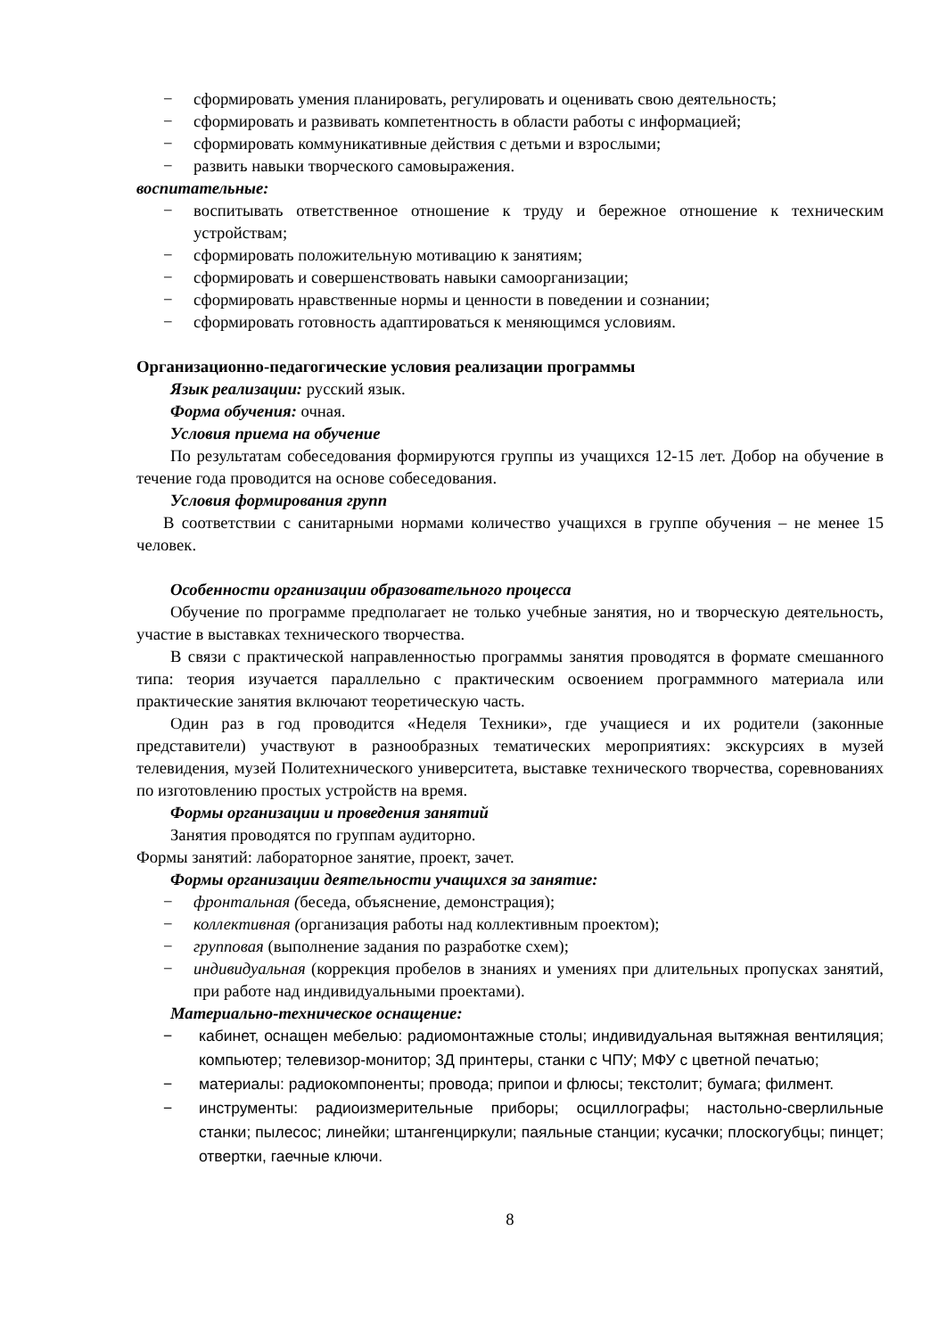− сформировать умения планировать, регулировать и оценивать свою деятельность;
− сформировать и развивать компетентность в области работы с информацией;
− сформировать коммуникативные действия с детьми и взрослыми;
− развить навыки творческого самовыражения.
воспитательные:
− воспитывать ответственное отношение к труду и бережное отношение к техническим устройствам;
− сформировать положительную мотивацию к занятиям;
− сформировать и совершенствовать навыки самоорганизации;
− сформировать нравственные нормы и ценности в поведении и сознании;
− сформировать готовность адаптироваться к меняющимся условиям.
Организационно-педагогические условия реализации программы
Язык реализации: русский язык.
Форма обучения: очная.
Условия приема на обучение
По результатам собеседования формируются группы из учащихся 12-15 лет. Добор на обучение в течение года проводится на основе собеседования.
Условия формирования групп
В соответствии с санитарными нормами количество учащихся в группе обучения – не менее 15 человек.
Особенности организации образовательного процесса
Обучение по программе предполагает не только учебные занятия, но и творческую деятельность, участие в выставках технического творчества.
В связи с практической направленностью программы занятия проводятся в формате смешанного типа: теория изучается параллельно с практическим освоением программного материала или практические занятия включают теоретическую часть.
Один раз в год проводится «Неделя Техники», где учащиеся и их родители (законные представители) участвуют в разнообразных тематических мероприятиях: экскурсиях в музей телевидения, музей Политехнического университета, выставке технического творчества, соревнованиях по изготовлению простых устройств на время.
Формы организации и проведения занятий
Занятия проводятся по группам аудиторно.
Формы занятий: лабораторное занятие, проект, зачет.
Формы организации деятельности учащихся за занятие:
− фронтальная (беседа, объяснение, демонстрация);
− коллективная (организация работы над коллективным проектом);
− групповая (выполнение задания по разработке схем);
− индивидуальная (коррекция пробелов в знаниях и умениях при длительных пропусках занятий, при работе над индивидуальными проектами).
Материально-техническое оснащение:
− кабинет, оснащен мебелью: радиомонтажные столы; индивидуальная вытяжная вентиляция; компьютер; телевизор-монитор; 3Д принтеры, станки с ЧПУ; МФУ с цветной печатью;
− материалы: радиокомпоненты; провода; припои и флюсы; текстолит; бумага; филмент.
− инструменты: радиоизмерительные приборы; осциллографы; настольно-сверлильные станки; пылесос; линейки; штангенциркули; паяльные станции; кусачки; плоскогубцы; пинцет; отвертки, гаечные ключи.
8